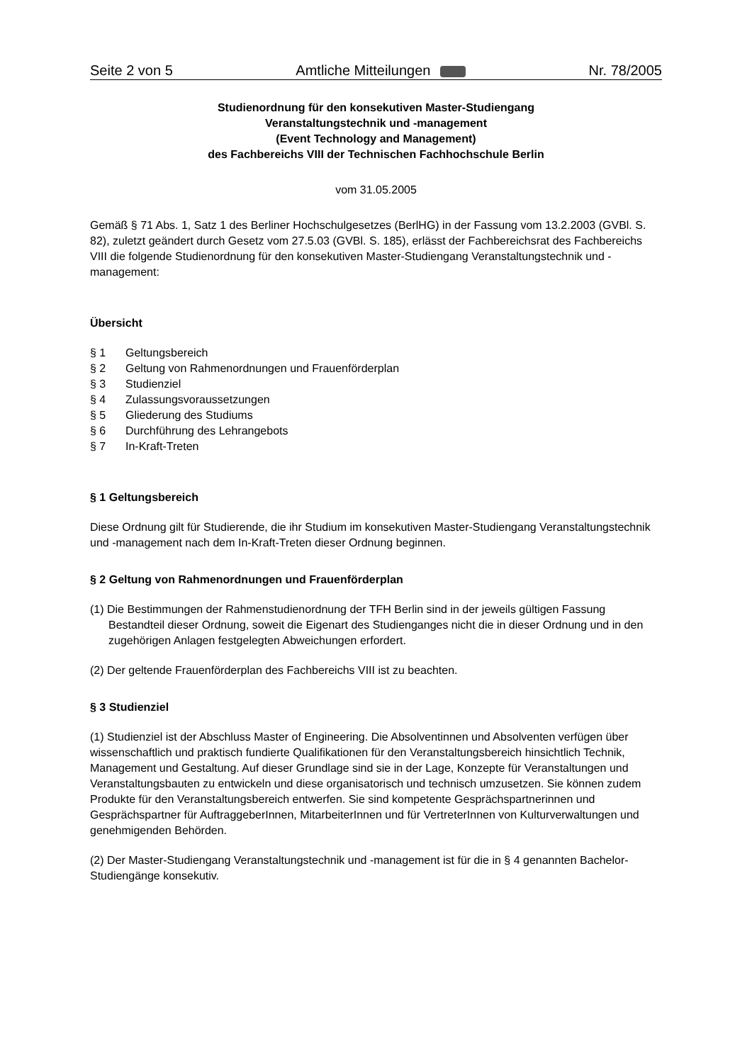Seite 2 von 5 Amtliche Mitteilungen Nr. 78/2005
Studienordnung für den konsekutiven Master-Studiengang
Veranstaltungstechnik und -management
(Event Technology and Management)
des Fachbereichs VIII der Technischen Fachhochschule Berlin
vom 31.05.2005
Gemäß § 71 Abs. 1, Satz 1 des Berliner Hochschulgesetzes (BerlHG) in der Fassung vom 13.2.2003 (GVBl. S. 82), zuletzt geändert durch Gesetz vom 27.5.03 (GVBl. S. 185), erlässt der Fachbereichsrat des Fachbereichs VIII die folgende Studienordnung für den konsekutiven Master-Studiengang Veranstaltungstechnik und -management:
Übersicht
§ 1 Geltungsbereich
§ 2 Geltung von Rahmenordnungen und Frauenförderplan
§ 3 Studienziel
§ 4 Zulassungsvoraussetzungen
§ 5 Gliederung des Studiums
§ 6 Durchführung des Lehrangebots
§ 7 In-Kraft-Treten
§ 1 Geltungsbereich
Diese Ordnung gilt für Studierende, die ihr Studium im konsekutiven Master-Studiengang Veranstaltungstechnik und -management nach dem In-Kraft-Treten dieser Ordnung beginnen.
§ 2 Geltung von Rahmenordnungen und Frauenförderplan
(1) Die Bestimmungen der Rahmenstudienordnung der TFH Berlin sind in der jeweils gültigen Fassung Bestandteil dieser Ordnung, soweit die Eigenart des Studienganges nicht die in dieser Ordnung und in den zugehörigen Anlagen festgelegten Abweichungen erfordert.
(2) Der geltende Frauenförderplan des Fachbereichs VIII ist zu beachten.
§ 3 Studienziel
(1) Studienziel ist der Abschluss Master of Engineering. Die Absolventinnen und Absolventen verfügen über wissenschaftlich und praktisch fundierte Qualifikationen für den Veranstaltungsbereich hinsichtlich Technik, Management und Gestaltung. Auf dieser Grundlage sind sie in der Lage, Konzepte für Veranstaltungen und Veranstaltungsbauten zu entwickeln und diese organisatorisch und technisch umzusetzen. Sie können zudem Produkte für den Veranstaltungsbereich entwerfen. Sie sind kompetente Gesprächspartnerinnen und Gesprächspartner für AuftraggeberInnen, MitarbeiterInnen und für VertreterInnen von Kulturverwaltungen und genehmigenden Behörden.
(2) Der Master-Studiengang Veranstaltungstechnik und -management ist für die in § 4 genannten Bachelor-Studiengänge konsekutiv.